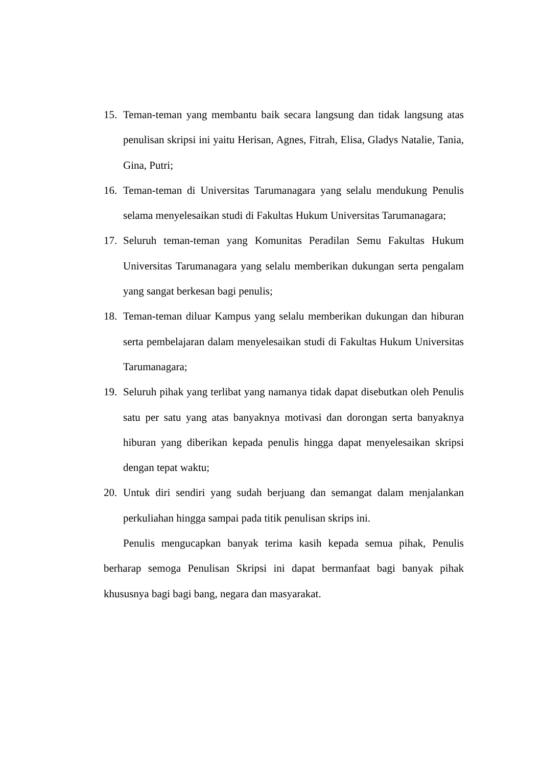15. Teman-teman yang membantu baik secara langsung dan tidak langsung atas penulisan skripsi ini yaitu Herisan, Agnes, Fitrah, Elisa, Gladys Natalie, Tania, Gina, Putri;
16. Teman-teman di Universitas Tarumanagara yang selalu mendukung Penulis selama menyelesaikan studi di Fakultas Hukum Universitas Tarumanagara;
17. Seluruh teman-teman yang Komunitas Peradilan Semu Fakultas Hukum Universitas Tarumanagara yang selalu memberikan dukungan serta pengalam yang sangat berkesan bagi penulis;
18. Teman-teman diluar Kampus yang selalu memberikan dukungan dan hiburan serta pembelajaran dalam menyelesaikan studi di Fakultas Hukum Universitas Tarumanagara;
19. Seluruh pihak yang terlibat yang namanya tidak dapat disebutkan oleh Penulis satu per satu yang atas banyaknya motivasi dan dorongan serta banyaknya hiburan yang diberikan kepada penulis hingga dapat menyelesaikan skripsi dengan tepat waktu;
20. Untuk diri sendiri yang sudah berjuang dan semangat dalam menjalankan perkuliahan hingga sampai pada titik penulisan skrips ini.
Penulis mengucapkan banyak terima kasih kepada semua pihak, Penulis berharap semoga Penulisan Skripsi ini dapat bermanfaat bagi banyak pihak khususnya bagi bagi bang, negara dan masyarakat.